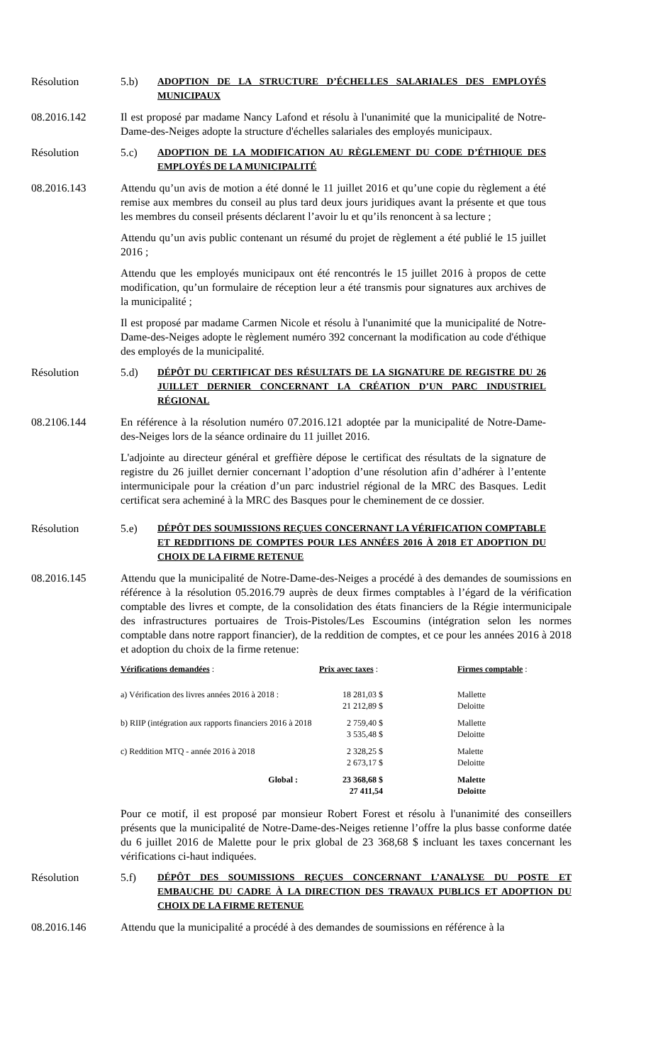Résolution 5.b) ADOPTION DE LA STRUCTURE D’ÉCHELLES SALARIALES DES EMPLOYÉS MUNICIPAUX
08.2016.142 Il est proposé par madame Nancy Lafond et résolu à l'unanimité que la municipalité de Notre-Dame-des-Neiges adopte la structure d'échelles salariales des employés municipaux.
Résolution 5.c) ADOPTION DE LA MODIFICATION AU RÈGLEMENT DU CODE D’ÉTHIQUE DES EMPLOYÉS DE LA MUNICIPALITÉ
08.2016.143 Attendu qu’un avis de motion a été donné le 11 juillet 2016 et qu’une copie du règlement a été remise aux membres du conseil au plus tard deux jours juridiques avant la présente et que tous les membres du conseil présents déclarent l’avoir lu et qu’ils renoncent à sa lecture ;
Attendu qu’un avis public contenant un résumé du projet de règlement a été publié le 15 juillet 2016 ;
Attendu que les employés municipaux ont été rencontrés le 15 juillet 2016 à propos de cette modification, qu’un formulaire de réception leur a été transmis pour signatures aux archives de la municipalité ;
Il est proposé par madame Carmen Nicole et résolu à l'unanimité que la municipalité de Notre-Dame-des-Neiges adopte le règlement numéro 392 concernant la modification au code d'éthique des employés de la municipalité.
Résolution 5.d) DÉPÔT DU CERTIFICAT DES RÉSULTATS DE LA SIGNATURE DE REGISTRE DU 26 JUILLET DERNIER CONCERNANT LA CRÉATION D’UN PARC INDUSTRIEL RÉGIONAL
08.2106.144 En référence à la résolution numéro 07.2016.121 adoptée par la municipalité de Notre-Dame-des-Neiges lors de la séance ordinaire du 11 juillet 2016.
L'adjointe au directeur général et greffière dépose le certificat des résultats de la signature de registre du 26 juillet dernier concernant l’adoption d’une résolution afin d’adhérer à l’entente intermunicipale pour la création d’un parc industriel régional de la MRC des Basques. Ledit certificat sera acheminé à la MRC des Basques pour le cheminement de ce dossier.
Résolution 5.e) DÉPÔT DES SOUMISSIONS REÇUES CONCERNANT LA VÉRIFICATION COMPTABLE ET REDDITIONS DE COMPTES POUR LES ANNÉES 2016 À 2018 ET ADOPTION DU CHOIX DE LA FIRME RETENUE
08.2016.145 Attendu que la municipalité de Notre-Dame-des-Neiges a procédé à des demandes de soumissions en référence à la résolution 05.2016.79 auprès de deux firmes comptables à l’égard de la vérification comptable des livres et compte, de la consolidation des états financiers de la Régie intermunicipale des infrastructures portuaires de Trois-Pistoles/Les Escoumins (intégration selon les normes comptable dans notre rapport financier), de la reddition de comptes, et ce pour les années 2016 à 2018 et adoption du choix de la firme retenue:
| Vérifications demandées : | Prix avec taxes : | Firmes comptable : |
| --- | --- | --- |
| a) Vérification des livres années 2016 à 2018 : | 18 281,03 $ 21 212,89 $ | Mallette Deloitte |
| b) RIIP (intégration aux rapports financiers 2016 à 2018 | 2 759,40 $ 3 535,48 $ | Mallette Deloitte |
| c) Reddition MTQ - année 2016 à 2018 | 2 328,25 $ 2 673,17 $ | Malette Deloitte |
| Global : | 23 368,68 $ 27 411,54 | Malette Deloitte |
Pour ce motif, il est proposé par monsieur Robert Forest et résolu à l'unanimité des conseillers présents que la municipalité de Notre-Dame-des-Neiges retienne l’offre la plus basse conforme datée du 6 juillet 2016 de Malette pour le prix global de 23 368,68 $ incluant les taxes concernant les vérifications ci-haut indiquées.
Résolution 5.f) DÉPÔT DES SOUMISSIONS REÇUES CONCERNANT L’ANALYSE DU POSTE ET EMBAUCHE DU CADRE À LA DIRECTION DES TRAVAUX PUBLICS ET ADOPTION DU CHOIX DE LA FIRME RETENUE
08.2016.146 Attendu que la municipalité a procédé à des demandes de soumissions en référence à la